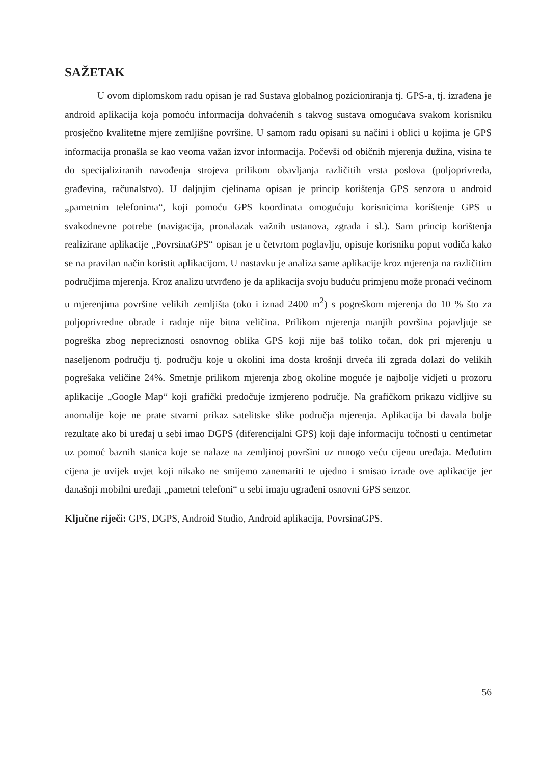SAŽETAK
U ovom diplomskom radu opisan je rad Sustava globalnog pozicioniranja tj. GPS-a, tj. izrađena je android aplikacija koja pomoću informacija dohvaćenih s takvog sustava omogućava svakom korisniku prosječno kvalitetne mjere zemljišne površine. U samom radu opisani su načini i oblici u kojima je GPS informacija pronašla se kao veoma važan izvor informacija. Počevši od običnih mjerenja dužina, visina te do specijaliziranih navođenja strojeva prilikom obavljanja različitih vrsta poslova (poljoprivreda, građevina, računalstvo). U daljnjim cjelinama opisan je princip korištenja GPS senzora u android „pametnim telefonima“, koji pomoću GPS koordinata omogućuju korisnicima korištenje GPS u svakodnevne potrebe (navigacija, pronalazak važnih ustanova, zgrada i sl.). Sam princip korištenja realizirane aplikacije „PovrsinaGPS“ opisan je u četvrtom poglavlju, opisuje korisniku poput vodiča kako se na pravilan način koristit aplikacijom. U nastavku je analiza same aplikacije kroz mjerenja na različitim područjima mjerenja. Kroz analizu utvrđeno je da aplikacija svoju buduću primjenu može pronaći većinom u mjerenjima površine velikih zemljišta (oko i iznad 2400 m<sup>2</sup>) s pogreškom mjerenja do 10 % što za poljoprivredne obrade i radnje nije bitna veličina. Prilikom mjerenja manjih površina pojavljuje se pogreška zbog nepreciznosti osnovnog oblika GPS koji nije baš toliko točan, dok pri mjerenju u naseljenom području tj. području koje u okolini ima dosta krošnji drveća ili zgrada dolazi do velikih pogrešaka veličine 24%. Smetnje prilikom mjerenja zbog okoline moguće je najbolje vidjeti u prozoru aplikacije „Google Map“ koji grafički predočuje izmjereno područje. Na grafičkom prikazu vidljive su anomalije koje ne prate stvarni prikaz satelitske slike područja mjerenja. Aplikacija bi davala bolje rezultate ako bi uređaj u sebi imao DGPS (diferencijalni GPS) koji daje informaciju točnosti u centimetar uz pomoć baznih stanica koje se nalaze na zemljinoj površini uz mnogo veću cijenu uređaja. Međutim cijena je uvijek uvjet koji nikako ne smijemo zanemariti te ujedno i smisao izrade ove aplikacije jer današnji mobilni uređaji „pametni telefoni“ u sebi imaju ugrađeni osnovni GPS senzor.
Ključne riječi: GPS, DGPS, Android Studio, Android aplikacija, PovrsinaGPS.
56